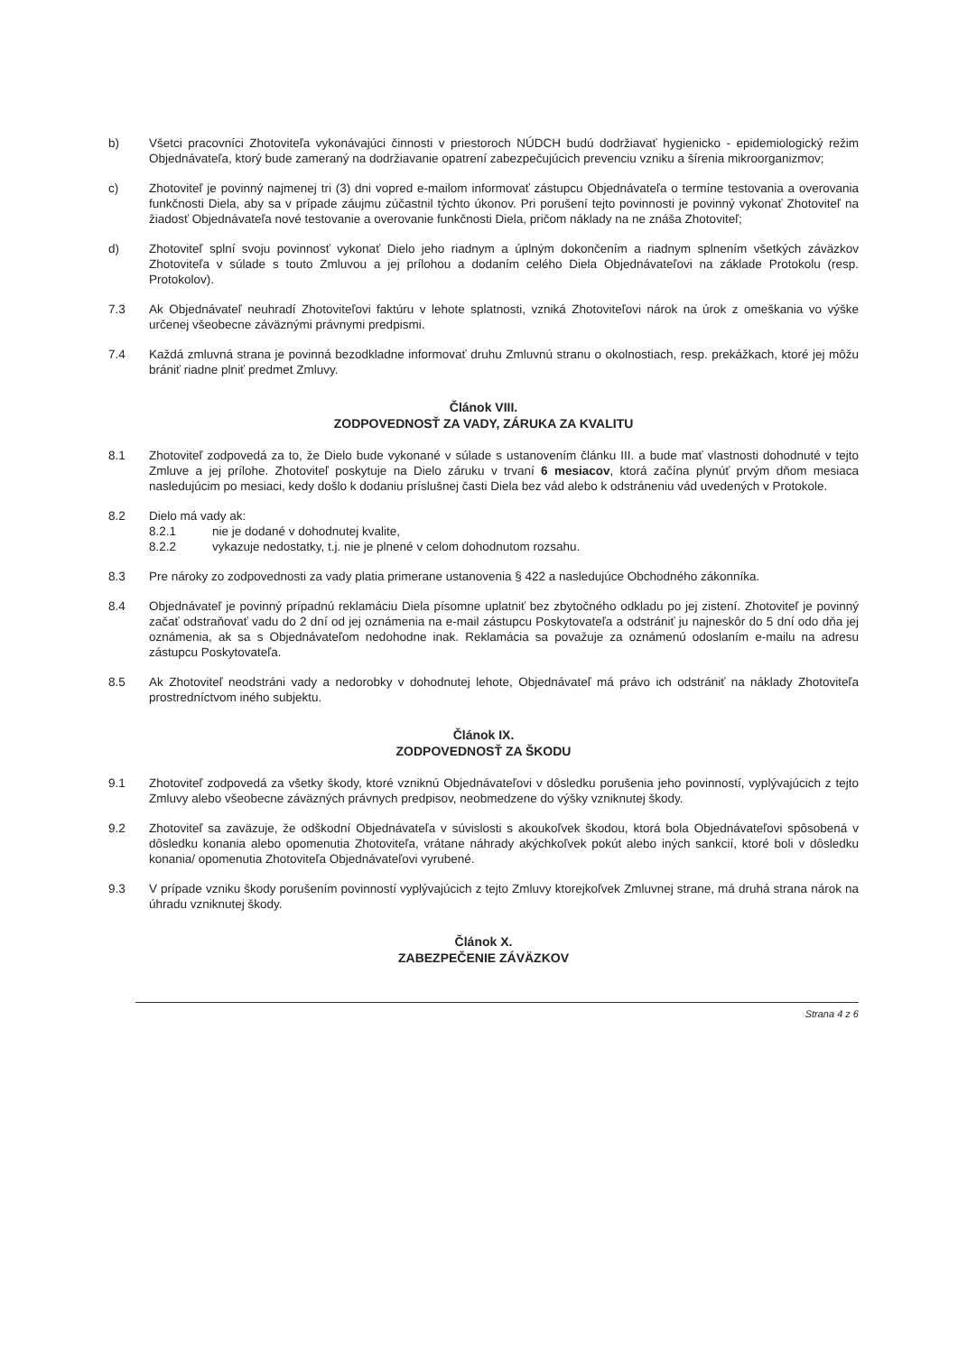b) Všetci pracovníci Zhotoviteľa vykonávajúci činnosti v priestoroch NÚDCH budú dodržiavať hygienicko - epidemiologický režim Objednávateľa, ktorý bude zameraný na dodržiavanie opatrení zabezpečujúcich prevenciu vzniku a šírenia mikroorganizmov;
c) Zhotoviteľ je povinný najmenej tri (3) dni vopred e-mailom informovať zástupcu Objednávateľa o termíne testovania a overovania funkčnosti Diela, aby sa v prípade záujmu zúčastnil týchto úkonov. Pri porušení tejto povinnosti je povinný vykonať Zhotoviteľ na žiadosť Objednávateľa nové testovanie a overovanie funkčnosti Diela, pričom náklady na ne znáša Zhotoviteľ;
d) Zhotoviteľ splní svoju povinnosť vykonať Dielo jeho riadnym a úplným dokončením a riadnym splnením všetkých záväzkov Zhotoviteľa v súlade s touto Zmluvou a jej prílohou a dodaním celého Diela Objednávateľovi na základe Protokolu (resp. Protokolov).
7.3 Ak Objednávateľ neuhradí Zhotoviteľovi faktúru v lehote splatnosti, vzniká Zhotoviteľovi nárok na úrok z omeškania vo výške určenej všeobecne záväznými právnymi predpismi.
7.4 Každá zmluvná strana je povinná bezodkladne informovať druhu Zmluvnú stranu o okolnostiach, resp. prekážkach, ktoré jej môžu brániť riadne plniť predmet Zmluvy.
Článok VIII.
ZODPOVEDNOSŤ ZA VADY, ZÁRUKA ZA KVALITU
8.1 Zhotoviteľ zodpovedá za to, že Dielo bude vykonané v súlade s ustanovením článku III. a bude mať vlastnosti dohodnuté v tejto Zmluve a jej prílohe. Zhotoviteľ poskytuje na Dielo záruku v trvaní 6 mesiacov, ktorá začína plynúť prvým dňom mesiaca nasledujúcim po mesiaci, kedy došlo k dodaniu príslušnej časti Diela bez vád alebo k odstráneniu vád uvedených v Protokole.
8.2 Dielo má vady ak:
8.2.1 nie je dodané v dohodnutej kvalite,
8.2.2 vykazuje nedostatky, t.j. nie je plnené v celom dohodnutom rozsahu.
8.3 Pre nároky zo zodpovednosti za vady platia primerane ustanovenia § 422 a nasledujúce Obchodného zákonníka.
8.4 Objednávateľ je povinný prípadnú reklamáciu Diela písomne uplatniť bez zbytočného odkladu po jej zistení. Zhotoviteľ je povinný začať odstraňovať vadu do 2 dní od jej oznámenia na e-mail zástupcu Poskytovateľa a odstrániť ju najneskôr do 5 dní odo dňa jej oznámenia, ak sa s Objednávateľom nedohodne inak. Reklamácia sa považuje za oznámenú odoslaním e-mailu na adresu zástupcu Poskytovateľa.
8.5 Ak Zhotoviteľ neodstráni vady a nedorobky v dohodnutej lehote, Objednávateľ má právo ich odstrániť na náklady Zhotoviteľa prostredníctvom iného subjektu.
Článok IX.
ZODPOVEDNOSŤ ZA ŠKODU
9.1 Zhotoviteľ zodpovedá za všetky škody, ktoré vzniknú Objednávateľovi v dôsledku porušenia jeho povinností, vyplývajúcich z tejto Zmluvy alebo všeobecne záväzných právnych predpisov, neobmedzene do výšky vzniknutej škody.
9.2 Zhotoviteľ sa zaväzuje, že odškodní Objednávateľa v súvislosti s akoukoľvek škodou, ktorá bola Objednávateľovi spôsobená v dôsledku konania alebo opomenutia Zhotoviteľa, vrátane náhrady akýchkoľvek pokút alebo iných sankcií, ktoré boli v dôsledku konania/ opomenutia Zhotoviteľa Objednávateľovi vyrubené.
9.3 V prípade vzniku škody porušením povinností vyplývajúcich z tejto Zmluvy ktorejkoľvek Zmluvnej strane, má druhá strana nárok na úhradu vzniknutej škody.
Článok X.
ZABEZPEČENIE ZÁVÄZKOV
Strana 4 z 6